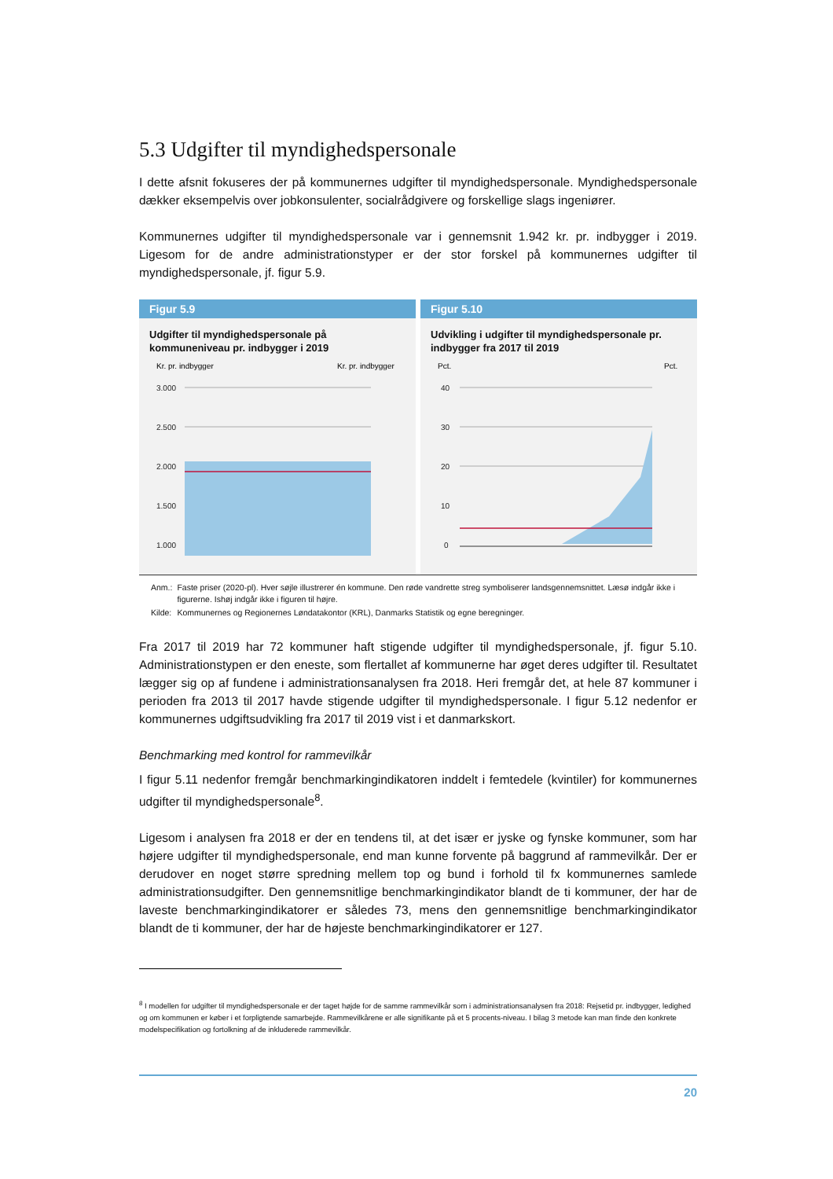5.3 Udgifter til myndighedspersonale
I dette afsnit fokuseres der på kommunernes udgifter til myndighedspersonale. Myndighedspersonale dækker eksempelvis over jobkonsulenter, socialrådgivere og forskellige slags ingeniører.
Kommunernes udgifter til myndighedspersonale var i gennemsnit 1.942 kr. pr. indbygger i 2019. Ligesom for de andre administrationstyper er der stor forskel på kommunernes udgifter til myndighedspersonale, jf. figur 5.9.
Figur 5.9
Udgifter til myndighedspersonale på kommuneniveau pr. indbygger i 2019
Kr. pr. indbygger
Kr. pr. indbygger
3.000
2.500
2.000
1.500
1.000
Figur 5.10
Udvikling i udgifter til myndighedspersonale pr. indbygger fra 2017 til 2019
Pct.
Pct.
40
30
20
10
0
| Anm.: | Faste priser (2020-pl). Hver søjle illustrerer én kommune. Den røde vandrette streg symboliserer landsgennemsnittet. Læsø indgår ikke i figurerne. Ishøj indgår ikke i figuren til højre. |
| Kilde: | Kommunernes og Regionernes Løndatakontor (KRL), Danmarks Statistik og egne beregninger. |
Fra 2017 til 2019 har 72 kommuner haft stigende udgifter til myndighedspersonale, jf. figur 5.10. Administrationstypen er den eneste, som flertallet af kommunerne har øget deres udgifter til. Resultatet lægger sig op af fundene i administrationsanalysen fra 2018. Heri fremgår det, at hele 87 kommuner i perioden fra 2013 til 2017 havde stigende udgifter til myndighedspersonale. I figur 5.12 nedenfor er kommunernes udgiftsudvikling fra 2017 til 2019 vist i et danmarkskort.
Benchmarking med kontrol for rammevilkår
I figur 5.11 nedenfor fremgår benchmarkingindikatoren inddelt i femtedele (kvintiler) for kommunernes udgifter til myndighedspersonale<sup>8</sup>.
Ligesom i analysen fra 2018 er der en tendens til, at det især er jyske og fynske kommuner, som har højere udgifter til myndighedspersonale, end man kunne forvente på baggrund af rammevilkår. Der er derudover en noget større spredning mellem top og bund i forhold til fx kommunernes samlede administrationsudgifter. Den gennemsnitlige benchmarkingindikator blandt de ti kommuner, der har de laveste benchmarkingindikatorer er således 73, mens den gennemsnitlige benchmarkingindikator blandt de ti kommuner, der har de højeste benchmarkingindikatorer er 127.
<sup>8</sup> I modellen for udgifter til myndighedspersonale er der taget højde for de samme rammevilkår som i administrationsanalysen fra 2018: Rejsetid pr. indbygger, ledighed og om kommunen er køber i et forpligtende samarbejde. Rammevilkårene er alle signifikante på et 5 procents-niveau. I bilag 3 metode kan man finde den konkrete modelspecifikation og fortolkning af de inkluderede rammevilkår.
20